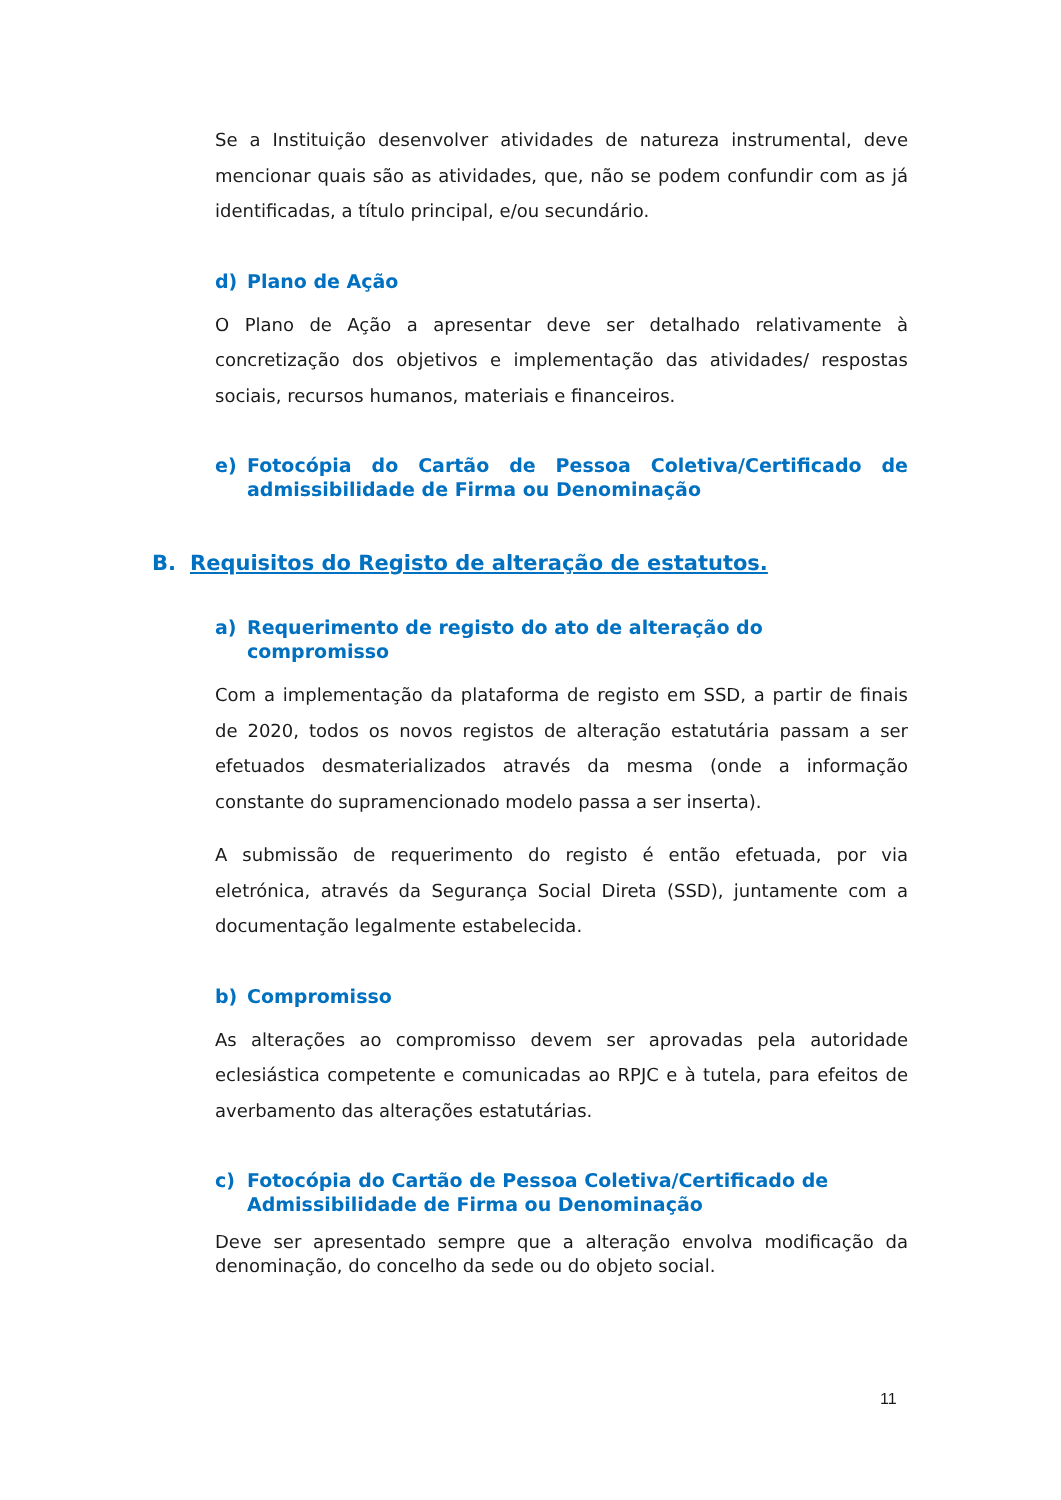Se a Instituição desenvolver atividades de natureza instrumental, deve mencionar quais são as atividades, que, não se podem confundir com as já identificadas, a título principal, e/ou secundário.
d) Plano de Ação
O Plano de Ação a apresentar deve ser detalhado relativamente à concretização dos objetivos e implementação das atividades/ respostas sociais, recursos humanos, materiais e financeiros.
e) Fotocópia do Cartão de Pessoa Coletiva/Certificado de admissibilidade de Firma ou Denominação
B. Requisitos do Registo de alteração de estatutos.
a) Requerimento de registo do ato de alteração do compromisso
Com a implementação da plataforma de registo em SSD, a partir de finais de 2020, todos os novos registos de alteração estatutária passam a ser efetuados desmaterializados através da mesma (onde a informação constante do supramencionado modelo passa a ser inserta).
A submissão de requerimento do registo é então efetuada, por via eletrónica, através da Segurança Social Direta (SSD), juntamente com a documentação legalmente estabelecida.
b) Compromisso
As alterações ao compromisso devem ser aprovadas pela autoridade eclesiástica competente e comunicadas ao RPJC e à tutela, para efeitos de averbamento das alterações estatutárias.
c) Fotocópia do Cartão de Pessoa Coletiva/Certificado de Admissibilidade de Firma ou Denominação
Deve ser apresentado sempre que a alteração envolva modificação da denominação, do concelho da sede ou do objeto social.
11